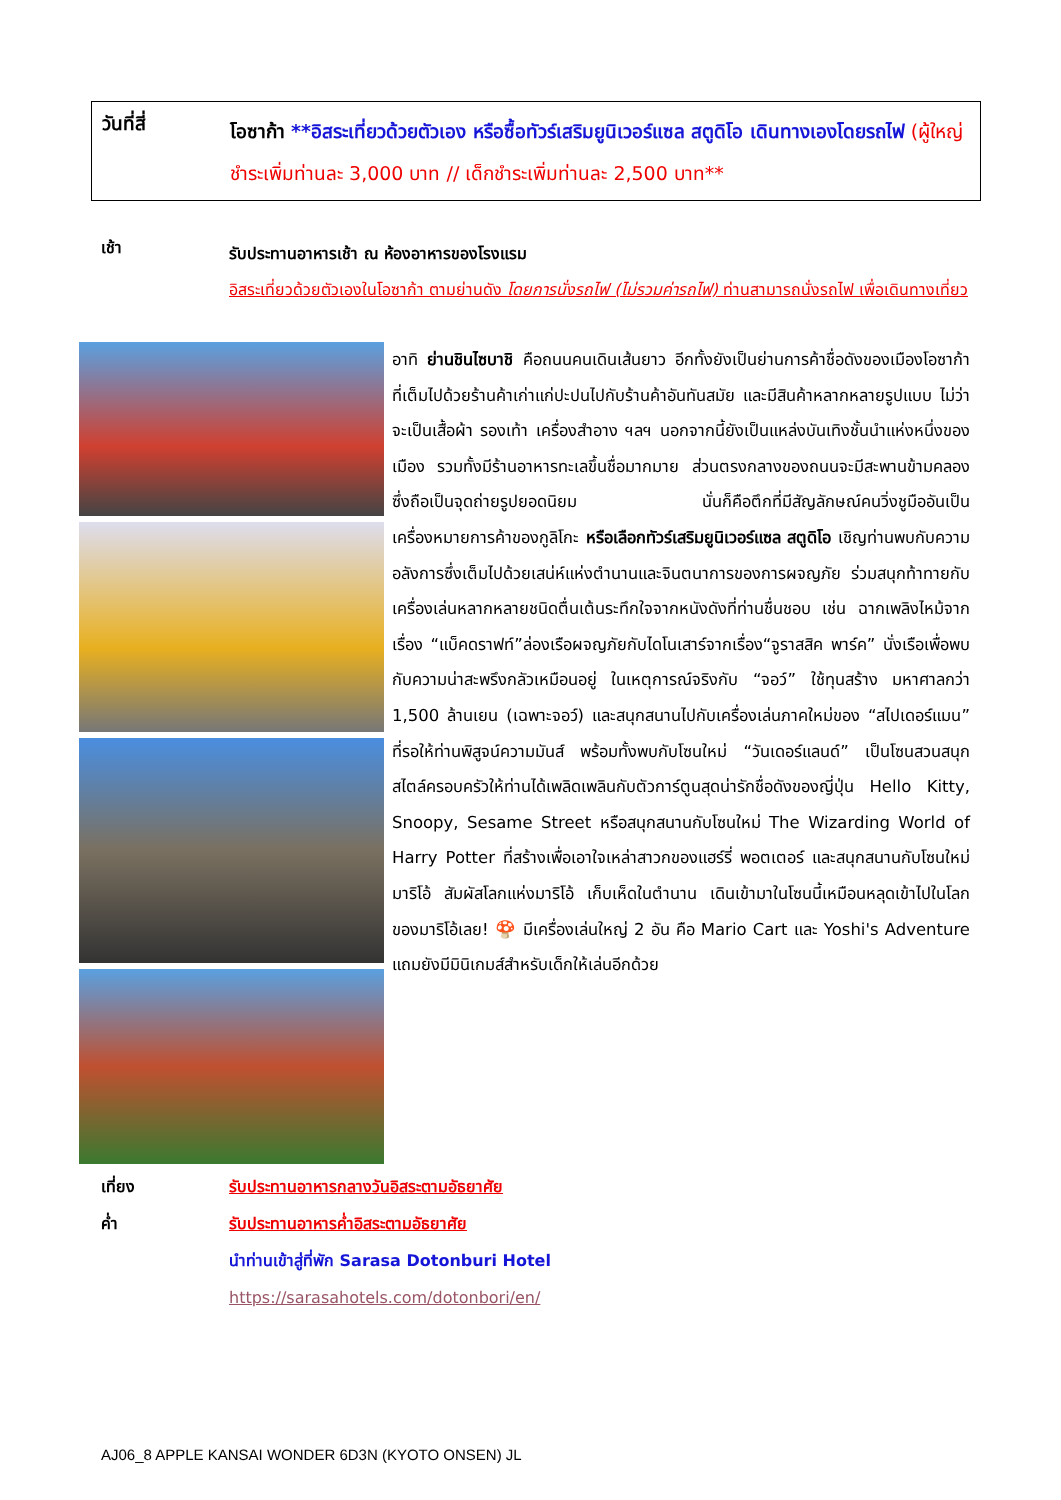วันที่สี่
โอซาก้า **อิสระเที่ยวด้วยตัวเอง หรือซื้อทัวร์เสริมยูนิเวอร์แซล สตูดิโอ เดินทางเองโดยรถไฟ (ผู้ใหญ่ชำระเพิ่มท่านละ 3,000 บาท // เด็กชำระเพิ่มท่านละ 2,500 บาท**
เช้า
รับประทานอาหารเช้า ณ ห้องอาหารของโรงแรม
อิสระเที่ยวด้วยตัวเองในโอซาก้า ตามย่านดัง โดยการนั่งรถไฟ (ไม่รวมค่ารถไฟ) ท่านสามารถนั่งรถไฟ เพื่อเดินทางเที่ยว
อาทิ ย่านชินไซบาชิ คือถนนคนเดินเส้นยาว อีกทั้งยังเป็นย่านการค้าชื่อดังของเมืองโอซาก้า ที่เต็มไปด้วยร้านค้าเก่าแก่ปะปนไปกับร้านค้าอันทันสมัย และมีสินค้าหลากหลายรูปแบบ ไม่ว่าจะเป็นเสื้อผ้า รองเท้า เครื่องสำอาง ฯลฯ นอกจากนี้ยังเป็นแหล่งบันเทิงชั้นนำแห่งหนึ่งของเมือง รวมทั้งมีร้านอาหารทะเลขึ้นชื่อมากมาย ส่วนตรงกลางของถนนจะมีสะพานข้ามคลองซึ่งถือเป็นจุดถ่ายรูปยอดนิยม นั่นก็คือตึกที่มีสัญลักษณ์คนวิ่งชูมืออันเป็นเครื่องหมายการค้าของกูลิโกะ หรือเลือกทัวร์เสริมยูนิเวอร์แซล สตูดิโอ เชิญท่านพบกับความอลังการซึ่งเต็มไปด้วยเสน่ห์แห่งตำนานและจินตนาการของการผจญภัย ร่วมสนุกท้าทายกับเครื่องเล่นหลากหลายชนิดตื่นเต้นระทึกใจจากหนังดังที่ท่านชื่นชอบ เช่น ฉากเพลิงไหม้จากเรื่อง “แบ็คดราฟท์”ล่องเรือผจญภัยกับไดโนเสาร์จากเรื่อง“จูราสสิค พาร์ค” นั่งเรือเพื่อพบกับความน่าสะพรึงกลัวเหมือนอยู่ ในเหตุการณ์จริงกับ “จอว์” ใช้ทุนสร้าง มหาศาลกว่า 1,500 ล้านเยน (เฉพาะจอว์) และสนุกสนานไปกับเครื่องเล่นภาคใหม่ของ “สไปเดอร์แมน” ที่รอให้ท่านพิสูจน์ความมันส์ พร้อมทั้งพบกับโซนใหม่ “วันเดอร์แลนด์” เป็นโซนสวนสนุกสไตล์ครอบครัวให้ท่านได้เพลิดเพลินกับตัวการ์ตูนสุดน่ารักชื่อดังของญี่ปุ่น Hello Kitty, Snoopy, Sesame Street หรือสนุกสนานกับโซนใหม่ The Wizarding World of Harry Potter ที่สร้างเพื่อเอาใจเหล่าสาวกของแฮร์รี่ พอตเตอร์ และสนุกสนานกับโซนใหม่ มาริโอ้ สัมผัสโลกแห่งมาริโอ้ เก็บเห็ดในตำนาน เดินเข้ามาในโซนนี้เหมือนหลุดเข้าไปในโลกของมาริโอ้เลย! 🍄 มีเครื่องเล่นใหญ่ 2 อัน คือ Mario Cart และ Yoshi's Adventure แถมยังมีมินิเกมส์สำหรับเด็กให้เล่นอีกด้วย
เที่ยง
ค่ำ
รับประทานอาหารกลางวันอิสระตามอัธยาศัย
รับประทานอาหารค่ำอิสระตามอัธยาศัย
นำท่านเข้าสู่ที่พัก Sarasa Dotonburi Hotel
https://sarasahotels.com/dotonbori/en/
AJ06_8 APPLE KANSAI WONDER 6D3N (KYOTO ONSEN) JL